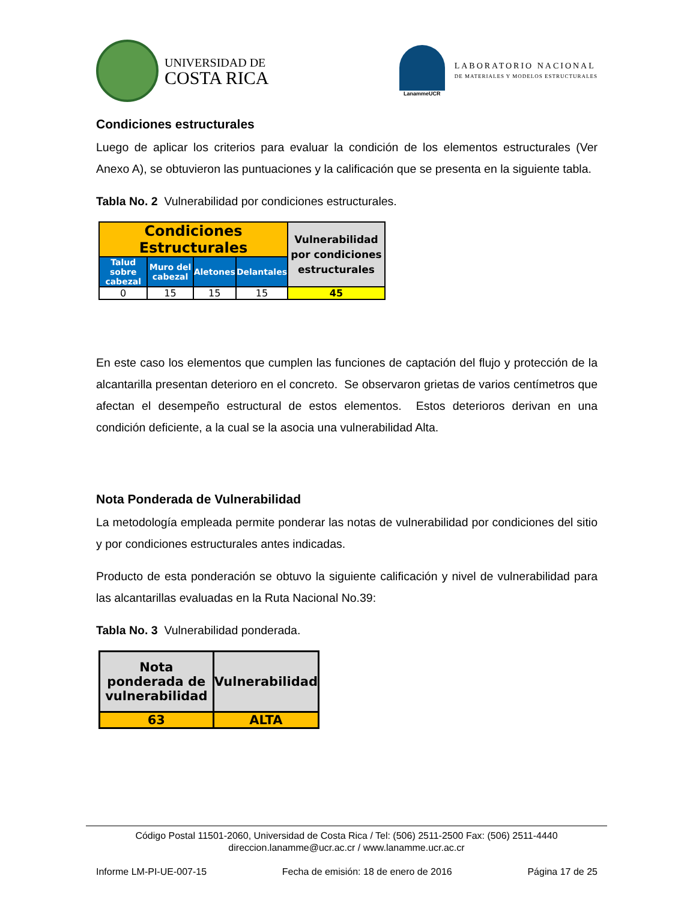UNIVERSIDAD DE
COSTA RICA
LanammeUCR
LABORATORIO NACIONAL
DE MATERIALES Y MODELOS ESTRUCTURALES
Condiciones estructurales
Luego de aplicar los criterios para evaluar la condición de los elementos estructurales (Ver Anexo A), se obtuvieron las puntuaciones y la calificación que se presenta en la siguiente tabla.
Tabla No. 2 Vulnerabilidad por condiciones estructurales.
| Condiciones Estructurales | | | | Vulnerabilidad por condiciones estructurales |
| --- | --- | --- | --- | --- |
| Talud sobre cabezal | Muro del cabezal | Aletones | Delantales | |
| 0 | 15 | 15 | 15 | 45 |
En este caso los elementos que cumplen las funciones de captación del flujo y protección de la alcantarilla presentan deterioro en el concreto. Se observaron grietas de varios centímetros que afectan el desempeño estructural de estos elementos. Estos deterioros derivan en una condición deficiente, a la cual se la asocia una vulnerabilidad Alta.
Nota Ponderada de Vulnerabilidad
La metodología empleada permite ponderar las notas de vulnerabilidad por condiciones del sitio y por condiciones estructurales antes indicadas.
Producto de esta ponderación se obtuvo la siguiente calificación y nivel de vulnerabilidad para las alcantarillas evaluadas en la Ruta Nacional No.39:
Tabla No. 3 Vulnerabilidad ponderada.
| Nota ponderada de vulnerabilidad | Vulnerabilidad |
| --- | --- |
| 63 | ALTA |
Código Postal 11501-2060, Universidad de Costa Rica / Tel: (506) 2511-2500 Fax: (506) 2511-4440
direccion.lanamme@ucr.ac.cr / www.lanamme.ucr.ac.cr
Informe LM-PI-UE-007-15 Fecha de emisión: 18 de enero de 2016 Página 17 de 25